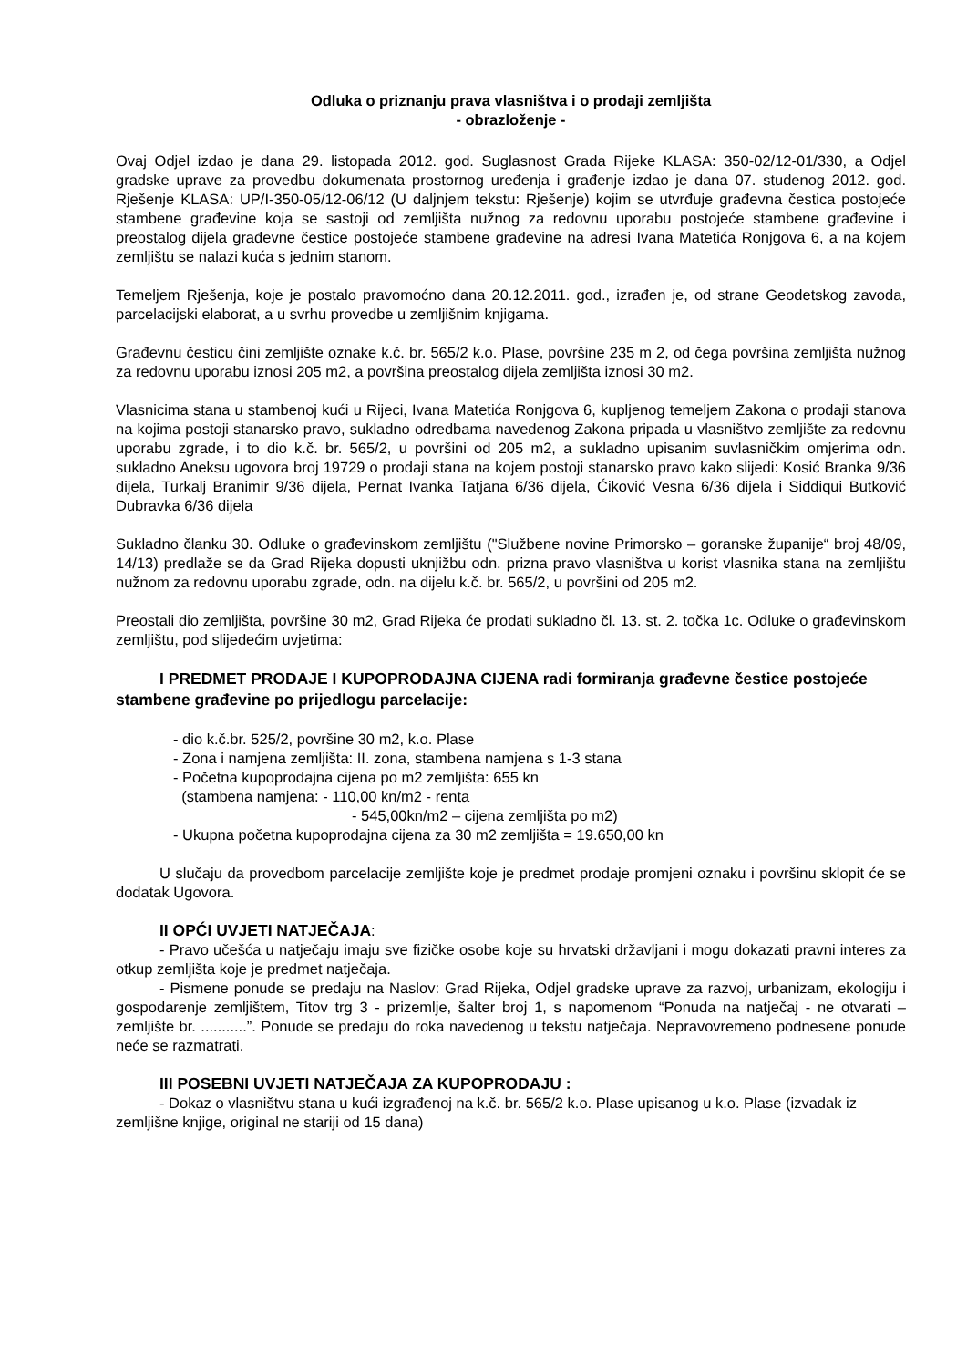Odluka o priznanju prava vlasništva i o prodaji zemljišta
- obrazloženje -
Ovaj Odjel izdao je dana 29. listopada 2012. god. Suglasnost Grada Rijeke KLASA: 350-02/12-01/330, a Odjel gradske uprave za provedbu dokumenata prostornog uređenja i građenje izdao je dana 07. studenog 2012. god. Rješenje KLASA: UP/I-350-05/12-06/12 (U daljnjem tekstu: Rješenje) kojim se utvrđuje građevna čestica postojeće stambene građevine koja se sastoji od zemljišta nužnog za redovnu uporabu postojeće stambene građevine i preostalog dijela građevne čestice postojeće stambene građevine na adresi Ivana Matetića Ronjgova 6, a na kojem zemljištu se nalazi kuća s jednim stanom.
Temeljem Rješenja, koje je postalo pravomoćno dana 20.12.2011. god., izrađen je, od strane Geodetskog zavoda, parcelacijski elaborat, a u svrhu provedbe u zemljišnim knjigama.
Građevnu česticu čini zemljište oznake k.č. br. 565/2 k.o. Plase, površine 235 m 2, od čega površina zemljišta nužnog za redovnu uporabu iznosi 205 m2, a površina preostalog dijela zemljišta iznosi 30 m2.
Vlasnicima stana u stambenoj kući u Rijeci, Ivana Matetića Ronjgova 6, kupljenog temeljem Zakona o prodaji stanova na kojima postoji stanarsko pravo, sukladno odredbama navedenog Zakona pripada u vlasništvo zemljište za redovnu uporabu zgrade, i to dio k.č. br. 565/2, u površini od 205 m2, a sukladno upisanim suvlasničkim omjerima odn. sukladno Aneksu ugovora broj 19729 o prodaji stana na kojem postoji stanarsko pravo kako slijedi: Kosić Branka 9/36 dijela, Turkalj Branimir 9/36 dijela, Pernat Ivanka Tatjana 6/36 dijela, Ćiković Vesna 6/36 dijela i Siddiqui Butković Dubravka 6/36 dijela
Sukladno članku 30. Odluke o građevinskom zemljištu ("Službene novine Primorsko – goranske županije“ broj 48/09, 14/13) predlaže se da Grad Rijeka dopusti uknjižbu odn. prizna pravo vlasništva u korist vlasnika stana na zemljištu nužnom za redovnu uporabu zgrade, odn. na dijelu k.č. br. 565/2, u površini od 205 m2.
Preostali dio zemljišta, površine 30 m2, Grad Rijeka će prodati sukladno čl. 13. st. 2. točka 1c. Odluke o građevinskom zemljištu, pod slijedećim uvjetima:
I PREDMET PRODAJE I KUPOPRODAJNA CIJENA radi formiranja građevne čestice postojeće stambene građevine po prijedlogu parcelacije:
- dio k.č.br. 525/2, površine 30 m2, k.o. Plase
- Zona i namjena zemljišta: II. zona, stambena namjena s 1-3 stana
- Početna kupoprodajna cijena po m2 zemljišta: 655 kn
(stambena namjena: - 110,00 kn/m2 - renta
- 545,00kn/m2 – cijena zemljišta po m2)
- Ukupna početna kupoprodajna cijena za 30 m2 zemljišta = 19.650,00 kn
U slučaju da provedbom parcelacije zemljište koje je predmet prodaje promjeni oznaku i površinu sklopit će se dodatak Ugovora.
II OPĆI UVJETI NATJEČAJA:
- Pravo učešća u natječaju imaju sve fizičke osobe koje su hrvatski državljani i mogu dokazati pravni interes za otkup zemljišta koje je predmet natječaja.
- Pismene ponude se predaju na Naslov: Grad Rijeka, Odjel gradske uprave za razvoj, urbanizam, ekologiju i gospodarenje zemljištem, Titov trg 3 - prizemlje, šalter broj 1, s napomenom “Ponuda na natječaj - ne otvarati – zemljište br. ...........”. Ponude se predaju do roka navedenog u tekstu natječaja. Nepravovremeno podnesene ponude neće se razmatrati.
III POSEBNI UVJETI NATJEČAJA ZA KUPOPRODAJU :
- Dokaz o vlasništvu stana u kući izgrađenoj na k.č. br. 565/2 k.o. Plase upisanog u k.o. Plase (izvadak iz zemljišne knjige, original ne stariji od 15 dana)